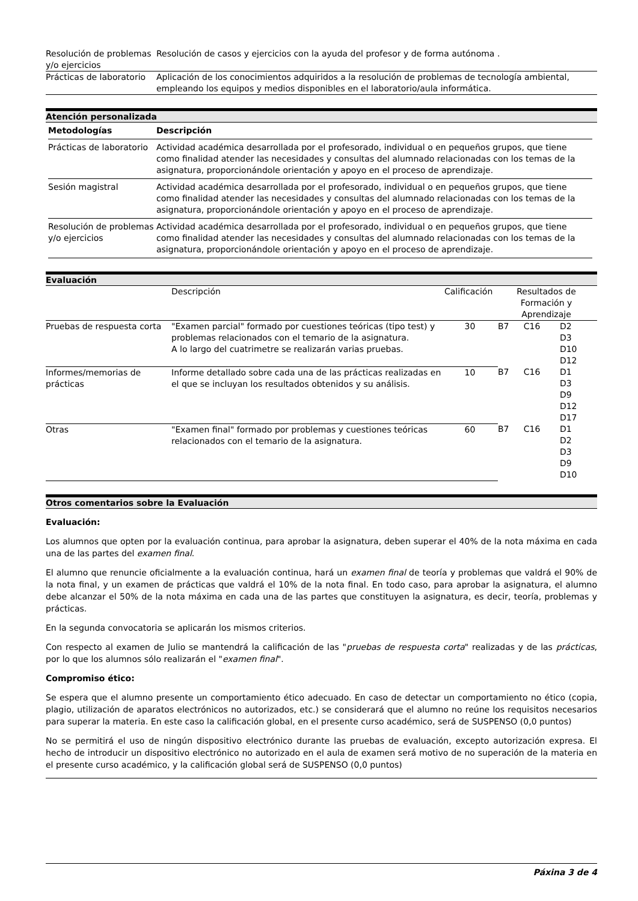| Resolución de problemas y/o ejercicios | Resolución de casos y ejercicios con la ayuda del profesor y de forma autónoma . |
| Prácticas de laboratorio | Aplicación de los conocimientos adquiridos a la resolución de problemas de tecnología ambiental, empleando los equipos y medios disponibles en el laboratorio/aula informática. |
Atención personalizada
| Metodologías | Descripción |
| --- | --- |
| Prácticas de laboratorio | Actividad académica desarrollada por el profesorado, individual o en pequeños grupos, que tiene como finalidad atender las necesidades y consultas del alumnado relacionadas con los temas de la asignatura, proporcionándole orientación y apoyo en el proceso de aprendizaje. |
| Sesión magistral | Actividad académica desarrollada por el profesorado, individual o en pequeños grupos, que tiene como finalidad atender las necesidades y consultas del alumnado relacionadas con los temas de la asignatura, proporcionándole orientación y apoyo en el proceso de aprendizaje. |
| Resolución de problemas y/o ejercicios | Actividad académica desarrollada por el profesorado, individual o en pequeños grupos, que tiene como finalidad atender las necesidades y consultas del alumnado relacionadas con los temas de la asignatura, proporcionándole orientación y apoyo en el proceso de aprendizaje. |
Evaluación
| | Descripción | Calificación | Resultados de Formación y Aprendizaje | | |
| --- | --- | --- | --- | --- | --- |
| Pruebas de respuesta corta | "Examen parcial" formado por cuestiones teóricas (tipo test) y problemas relacionados con el temario de la asignatura. A lo largo del cuatrimetre se realizarán varias pruebas. | 30 | B7 | C16 | D2 D3 D10 D12 |
| Informes/memorias de prácticas | Informe detallado sobre cada una de las prácticas realizadas en el que se incluyan los resultados obtenidos y su análisis. | 10 | B7 | C16 | D1 D3 D9 D12 D17 |
| Otras | "Examen final" formado por problemas y cuestiones teóricas relacionados con el temario de la asignatura. | 60 | B7 | C16 | D1 D2 D3 D9 D10 |
Otros comentarios sobre la Evaluación
Evaluación:
Los alumnos que opten por la evaluación continua, para aprobar la asignatura, deben superar el 40% de la nota máxima en cada una de las partes del examen final.
El alumno que renuncie oficialmente a la evaluación continua, hará un examen final de teoría y problemas que valdrá el 90% de la nota final, y un examen de prácticas que valdrá el 10% de la nota final. En todo caso, para aprobar la asignatura, el alumno debe alcanzar el 50% de la nota máxima en cada una de las partes que constituyen la asignatura, es decir, teoría, problemas y prácticas.
En la segunda convocatoria se aplicarán los mismos criterios.
Con respecto al examen de Julio se mantendrá la calificación de las "pruebas de respuesta corta" realizadas y de las prácticas, por lo que los alumnos sólo realizarán el "examen final".
Compromiso ético:
Se espera que el alumno presente un comportamiento ético adecuado. En caso de detectar un comportamiento no ético (copia, plagio, utilización de aparatos electrónicos no autorizados, etc.) se considerará que el alumno no reúne los requisitos necesarios para superar la materia. En este caso la calificación global, en el presente curso académico, será de SUSPENSO (0,0 puntos)
No se permitirá el uso de ningún dispositivo electrónico durante las pruebas de evaluación, excepto autorización expresa. El hecho de introducir un dispositivo electrónico no autorizado en el aula de examen será motivo de no superación de la materia en el presente curso académico, y la calificación global será de SUSPENSO (0,0 puntos)
Páxina 3 de 4